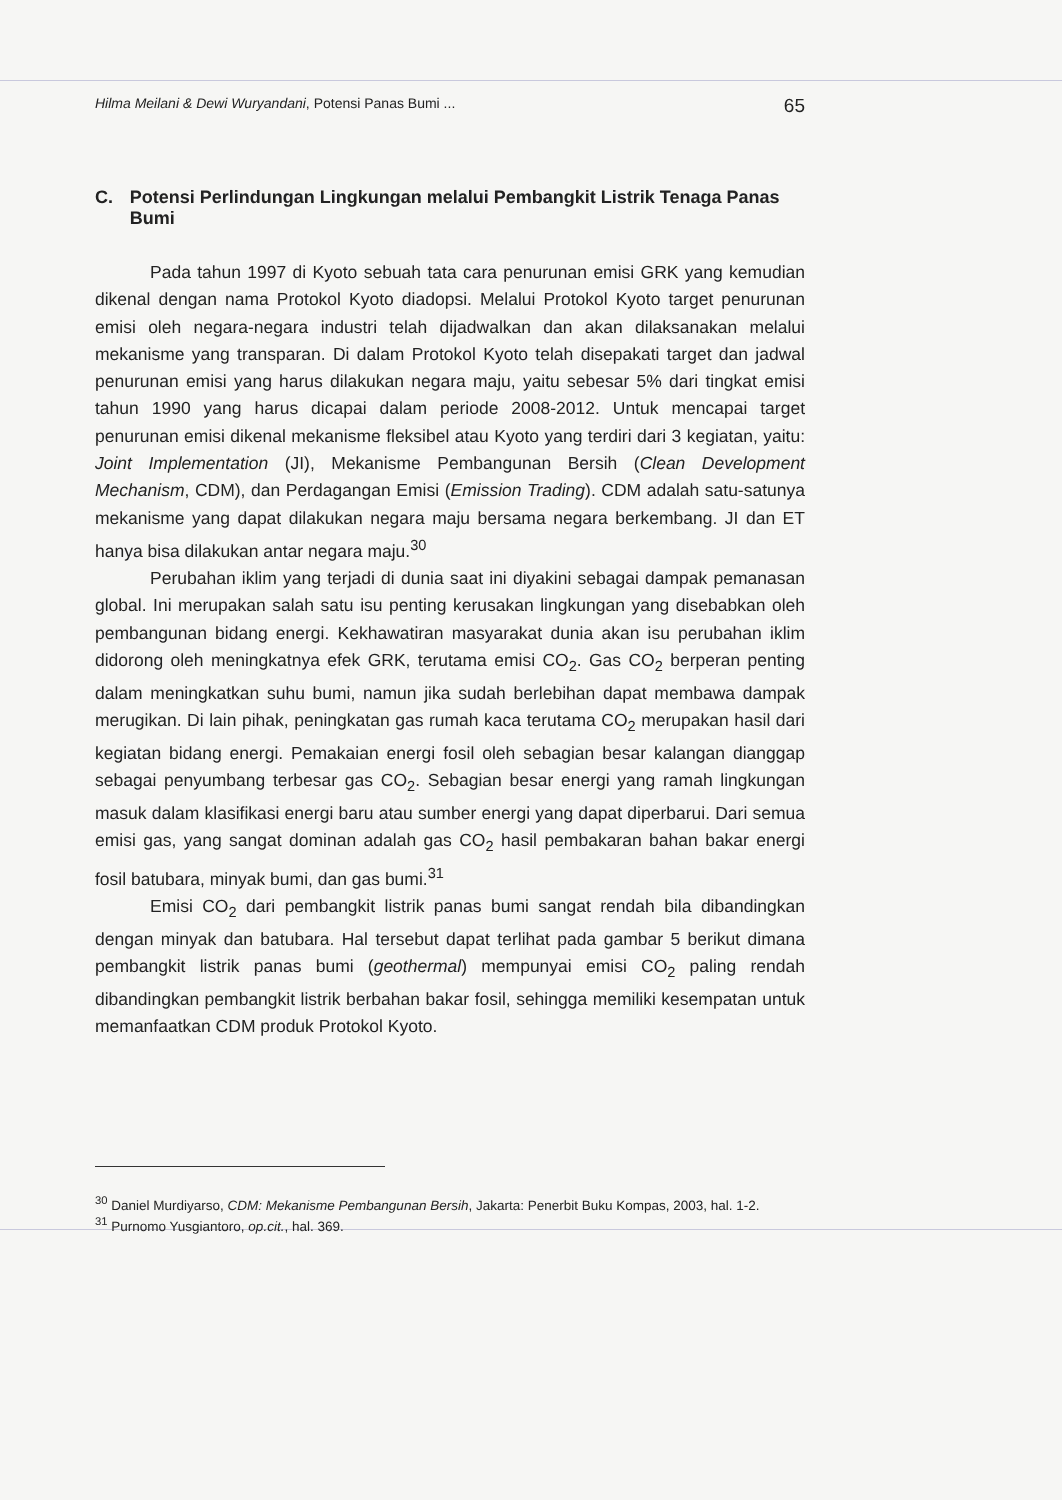Hilma Meilani & Dewi Wuryandani, Potensi Panas Bumi ... 65
C. Potensi Perlindungan Lingkungan melalui Pembangkit Listrik Tenaga Panas Bumi
Pada tahun 1997 di Kyoto sebuah tata cara penurunan emisi GRK yang kemudian dikenal dengan nama Protokol Kyoto diadopsi. Melalui Protokol Kyoto target penurunan emisi oleh negara-negara industri telah dijadwalkan dan akan dilaksanakan melalui mekanisme yang transparan. Di dalam Protokol Kyoto telah disepakati target dan jadwal penurunan emisi yang harus dilakukan negara maju, yaitu sebesar 5% dari tingkat emisi tahun 1990 yang harus dicapai dalam periode 2008-2012. Untuk mencapai target penurunan emisi dikenal mekanisme fleksibel atau Kyoto yang terdiri dari 3 kegiatan, yaitu: Joint Implementation (JI), Mekanisme Pembangunan Bersih (Clean Development Mechanism, CDM), dan Perdagangan Emisi (Emission Trading). CDM adalah satu-satunya mekanisme yang dapat dilakukan negara maju bersama negara berkembang. JI dan ET hanya bisa dilakukan antar negara maju.<sup>30</sup>
Perubahan iklim yang terjadi di dunia saat ini diyakini sebagai dampak pemanasan global. Ini merupakan salah satu isu penting kerusakan lingkungan yang disebabkan oleh pembangunan bidang energi. Kekhawatiran masyarakat dunia akan isu perubahan iklim didorong oleh meningkatnya efek GRK, terutama emisi CO<sub>2</sub>. Gas CO<sub>2</sub> berperan penting dalam meningkatkan suhu bumi, namun jika sudah berlebihan dapat membawa dampak merugikan. Di lain pihak, peningkatan gas rumah kaca terutama CO<sub>2</sub> merupakan hasil dari kegiatan bidang energi. Pemakaian energi fosil oleh sebagian besar kalangan dianggap sebagai penyumbang terbesar gas CO<sub>2</sub>. Sebagian besar energi yang ramah lingkungan masuk dalam klasifikasi energi baru atau sumber energi yang dapat diperbarui. Dari semua emisi gas, yang sangat dominan adalah gas CO<sub>2</sub> hasil pembakaran bahan bakar energi fosil batubara, minyak bumi, dan gas bumi.<sup>31</sup>
Emisi CO<sub>2</sub> dari pembangkit listrik panas bumi sangat rendah bila dibandingkan dengan minyak dan batubara. Hal tersebut dapat terlihat pada gambar 5 berikut dimana pembangkit listrik panas bumi (geothermal) mempunyai emisi CO<sub>2</sub> paling rendah dibandingkan pembangkit listrik berbahan bakar fosil, sehingga memiliki kesempatan untuk memanfaatkan CDM produk Protokol Kyoto.
<sup>30</sup> Daniel Murdiyarso, CDM: Mekanisme Pembangunan Bersih, Jakarta: Penerbit Buku Kompas, 2003, hal. 1-2.
<sup>31</sup> Purnomo Yusgiantoro, op.cit., hal. 369.